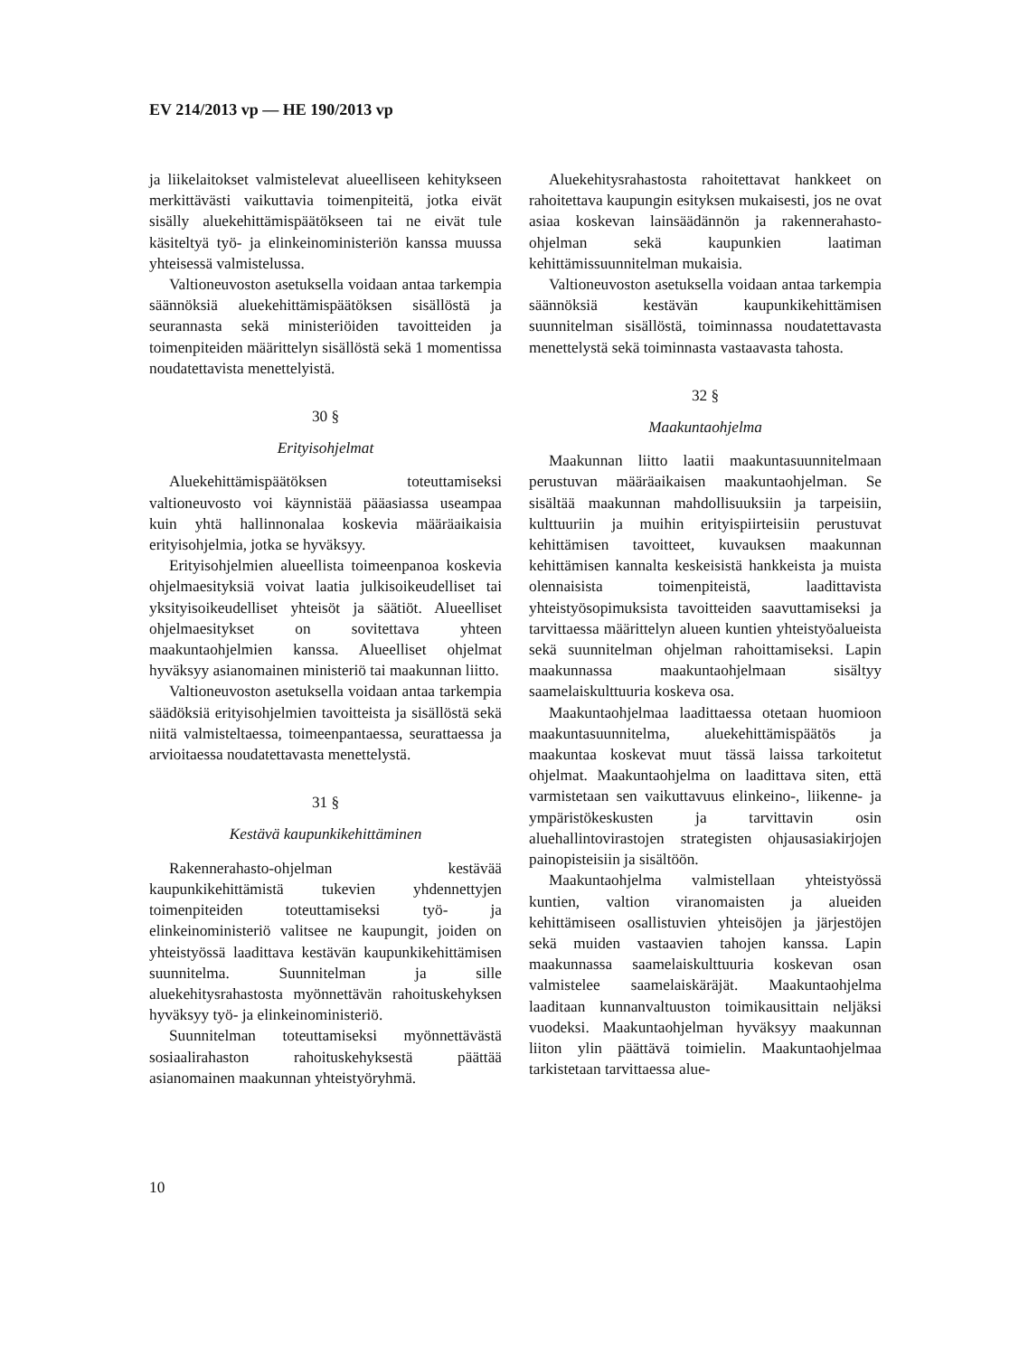EV 214/2013 vp — HE 190/2013 vp
ja liikelaitokset valmistelevat alueelliseen kehitykseen merkittävästi vaikuttavia toimenpiteitä, jotka eivät sisälly aluekehittämispäätökseen tai ne eivät tule käsiteltyä työ- ja elinkeinoministeriön kanssa muussa yhteisessä valmistelussa.
Valtioneuvoston asetuksella voidaan antaa tarkempia säännöksiä aluekehittämispäätöksen sisällöstä ja seurannasta sekä ministeriöiden tavoitteiden ja toimenpiteiden määrittelyn sisällöstä sekä 1 momentissa noudatettavista menettelyistä.
30 §
Erityisohjelmat
Aluekehittämispäätöksen toteuttamiseksi valtioneuvosto voi käynnistää pääasiassa useampaa kuin yhtä hallinnonalaa koskevia määräaikaisia erityisohjelmia, jotka se hyväksyy.
Erityisohjelmien alueellista toimeenpanoa koskevia ohjelmaesityksiä voivat laatia julkisoikeudelliset tai yksityisoikeudelliset yhteisöt ja säätiöt. Alueelliset ohjelmaesitykset on sovitettava yhteen maakuntaohjelmien kanssa. Alueelliset ohjelmat hyväksyy asianomainen ministeriö tai maakunnan liitto.
Valtioneuvoston asetuksella voidaan antaa tarkempia säädöksiä erityisohjelmien tavoitteista ja sisällöstä sekä niitä valmisteltaessa, toimeenpantaessa, seurattaessa ja arvioitaessa noudatettavasta menettelystä.
31 §
Kestävä kaupunkikehittäminen
Rakennerahasto-ohjelman kestävää kaupunkikehittämistä tukevien yhdennettyjen toimenpiteiden toteuttamiseksi työ- ja elinkeinoministeriö valitsee ne kaupungit, joiden on yhteistyössä laadittava kestävän kaupunkikehittämisen suunnitelma. Suunnitelman ja sille aluekehitysrahastosta myönnettävän rahoituskehyksen hyväksyy työ- ja elinkeinoministeriö.
Suunnitelman toteuttamiseksi myönnettävästä sosiaalirahaston rahoituskehyksestä päättää asianomainen maakunnan yhteistyöryhmä.
Aluekehitysrahastosta rahoitettavat hankkeet on rahoitettava kaupungin esityksen mukaisesti, jos ne ovat asiaa koskevan lainsäädännön ja rakennerahasto-ohjelman sekä kaupunkien laatiman kehittämissuunnitelman mukaisia.
Valtioneuvoston asetuksella voidaan antaa tarkempia säännöksiä kestävän kaupunkikehittämisen suunnitelman sisällöstä, toiminnassa noudatettavasta menettelystä sekä toiminnasta vastaavasta tahosta.
32 §
Maakuntaohjelma
Maakunnan liitto laatii maakuntasuunnitelmaan perustuvan määräaikaisen maakuntaohjelman. Se sisältää maakunnan mahdollisuuksiin ja tarpeisiin, kulttuuriin ja muihin erityispiirteisiin perustuvat kehittämisen tavoitteet, kuvauksen maakunnan kehittämisen kannalta keskeisistä hankkeista ja muista olennaisista toimenpiteistä, laadittavista yhteistyösopimuksista tavoitteiden saavuttamiseksi ja tarvittaessa määrittelyn alueen kuntien yhteistyöalueista sekä suunnitelman ohjelman rahoittamiseksi. Lapin maakunnassa maakuntaohjelmaan sisältyy saamelaiskulttuuria koskeva osa.
Maakuntaohjelmaa laadittaessa otetaan huomioon maakuntasuunnitelma, aluekehittämispäätös ja maakuntaa koskevat muut tässä laissa tarkoitetut ohjelmat. Maakuntaohjelma on laadittava siten, että varmistetaan sen vaikuttavuus elinkeino-, liikenne- ja ympäristökeskusten ja tarvittavin osin aluehallintovirastojen strategisten ohjausasiakirjojen painopisteisiin ja sisältöön.
Maakuntaohjelma valmistellaan yhteistyössä kuntien, valtion viranomaisten ja alueiden kehittämiseen osallistuvien yhteisöjen ja järjestöjen sekä muiden vastaavien tahojen kanssa. Lapin maakunnassa saamelaiskulttuuria koskevan osan valmistelee saamelaiskäräjät. Maakuntaohjelma laaditaan kunnanvaltuuston toimikausittain neljäksi vuodeksi. Maakuntaohjelman hyväksyy maakunnan liiton ylin päättävä toimielin. Maakuntaohjelmaa tarkistetaan tarvittaessa alue-
10